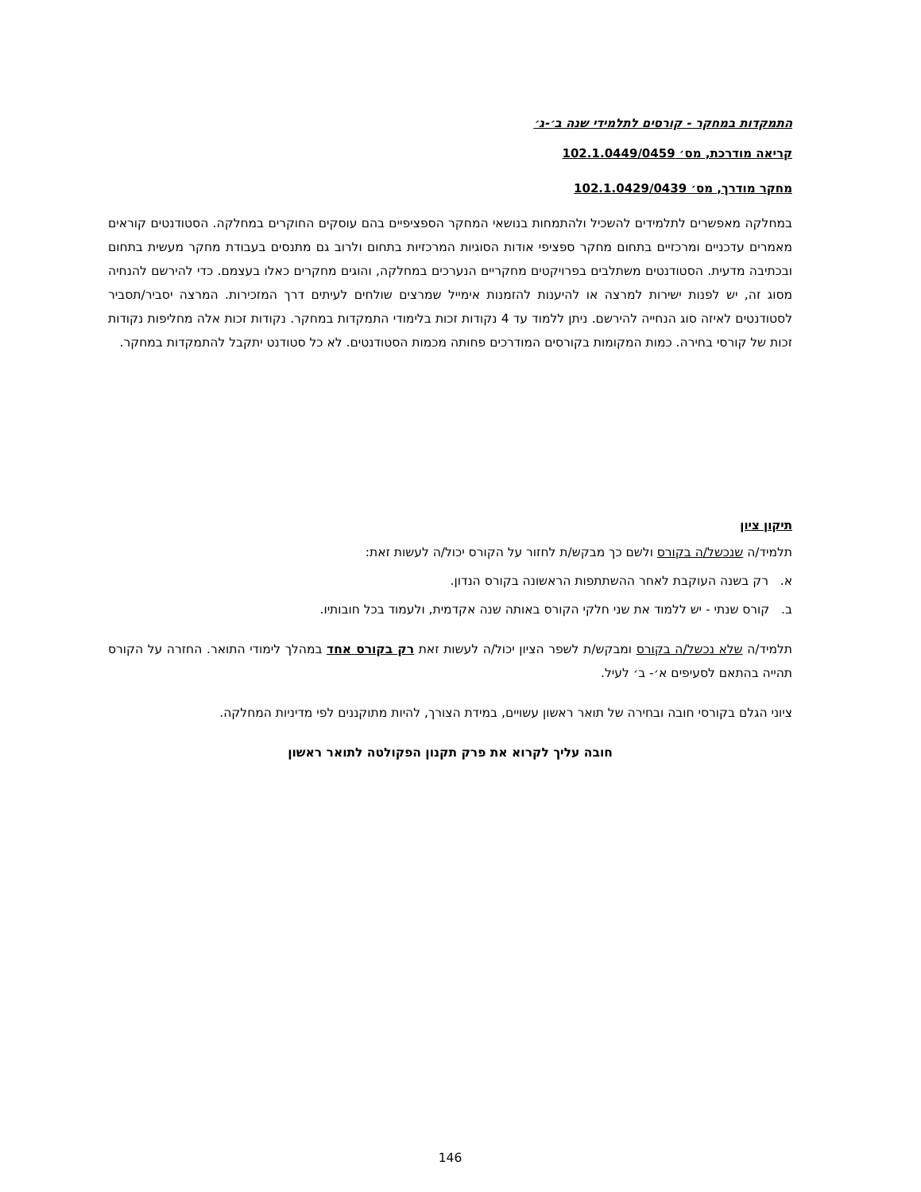התמקדות במחקר - קורסים לתלמידי שנה ב׳-ג׳
קריאה מודרכת, מס׳ 102.1.0449/0459
מחקר מודרך, מס׳ 102.1.0429/0439
במחלקה מאפשרים לתלמידים להשכיל ולהתמחות בנושאי המחקר הספציפיים בהם עוסקים החוקרים במחלקה. הסטודנטים קוראים מאמרים עדכניים ומרכזיים בתחום מחקר ספציפי אודות הסוגיות המרכזיות בתחום ולרוב גם מתנסים בעבודת מחקר מעשית בתחום ובכתיבה מדעית. הסטודנטים משתלבים בפרויקטים מחקריים הנערכים במחלקה, והוגים מחקרים כאלו בעצמם. כדי להירשם להנחיה מסוג זה, יש לפנות ישירות למרצה או להיענות להזמנות אימייל שמרצים שולחים לעיתים דרך המזכירות. המרצה יסביר/תסביר לסטודנטים לאיזה סוג הנחייה להירשם. ניתן ללמוד עד 4 נקודות זכות בלימודי התמקדות במחקר. נקודות זכות אלה מחליפות נקודות זכות של קורסי בחירה. כמות המקומות בקורסים המודרכים פחותה מכמות הסטודנטים. לא כל סטודנט יתקבל להתמקדות במחקר.
תיקון ציון
תלמיד/ה שנכשל/ה בקורס ולשם כך מבקש/ת לחזור על הקורס יכול/ה לעשות זאת:
א. רק בשנה העוקבת לאחר ההשתתפות הראשונה בקורס הנדון.
ב. קורס שנתי - יש ללמוד את שני חלקי הקורס באותה שנה אקדמית, ולעמוד בכל חובותיו.
תלמיד/ה שלא נכשל/ה בקורס ומבקש/ת לשפר הציון יכול/ה לעשות זאת רק בקורס אחד במהלך לימודי התואר. החזרה על הקורס תהייה בהתאם לסעיפים א׳- ב׳ לעיל.
ציוני הגלם בקורסי חובה ובחירה של תואר ראשון עשויים, במידת הצורך, להיות מתוקננים לפי מדיניות המחלקה.
חובה עליך לקרוא את פרק תקנון הפקולטה לתואר ראשון
146